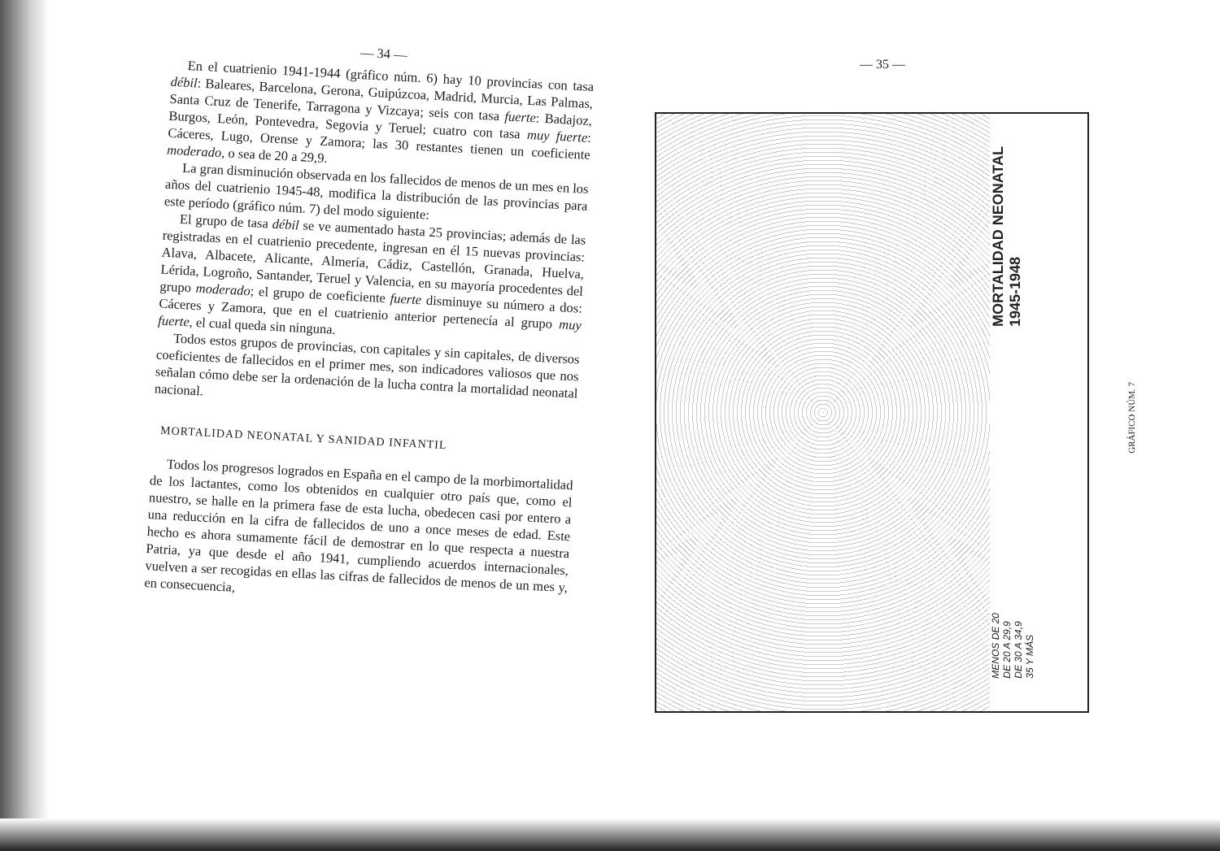— 34 —
En el cuatrienio 1941-1944 (gráfico núm. 6) hay 10 provincias con tasa débil: Baleares, Barcelona, Gerona, Guipúzcoa, Madrid, Murcia, Las Palmas, Santa Cruz de Tenerife, Tarragona y Vizcaya; seis con tasa fuerte: Badajoz, Burgos, León, Pontevedra, Segovia y Teruel; cuatro con tasa muy fuerte: Cáceres, Lugo, Orense y Zamora; las 30 restantes tienen un coeficiente moderado, o sea de 20 a 29,9.
La gran disminución observada en los fallecidos de menos de un mes en los años del cuatrienio 1945-48, modifica la distribución de las provincias para este período (gráfico núm. 7) del modo siguiente:
El grupo de tasa débil se ve aumentado hasta 25 provincias; además de las registradas en el cuatrienio precedente, ingresan en él 15 nuevas provincias: Alava, Albacete, Alicante, Almería, Cádiz, Castellón, Granada, Huelva, Lérida, Logroño, Santander, Teruel y Valencia, en su mayoría procedentes del grupo moderado; el grupo de coeficiente fuerte disminuye su número a dos: Cáceres y Zamora, que en el cuatrienio anterior pertenecía al grupo muy fuerte, el cual queda sin ninguna.
Todos estos grupos de provincias, con capitales y sin capitales, de diversos coeficientes de fallecidos en el primer mes, son indicadores valiosos que nos señalan cómo debe ser la ordenación de la lucha contra la mortalidad neonatal nacional.
MORTALIDAD NEONATAL Y SANIDAD INFANTIL
Todos los progresos logrados en España en el campo de la morbimortalidad de los lactantes, como los obtenidos en cualquier otro país que, como el nuestro, se halle en la primera fase de esta lucha, obedecen casi por entero a una reducción en la cifra de fallecidos de uno a once meses de edad. Este hecho es ahora sumamente fácil de demostrar en lo que respecta a nuestra Patria, ya que desde el año 1941, cumpliendo acuerdos internacionales, vuelven a ser recogidas en ellas las cifras de fallecidos de menos de un mes y, en consecuencia,
— 35 —
MORTALIDAD NEONATAL
1945-1948
MENOS DE 20
DE 20 A 29,9
DE 30 A 34,9
35 Y MÁS
GRÁFICO NÚM. 7